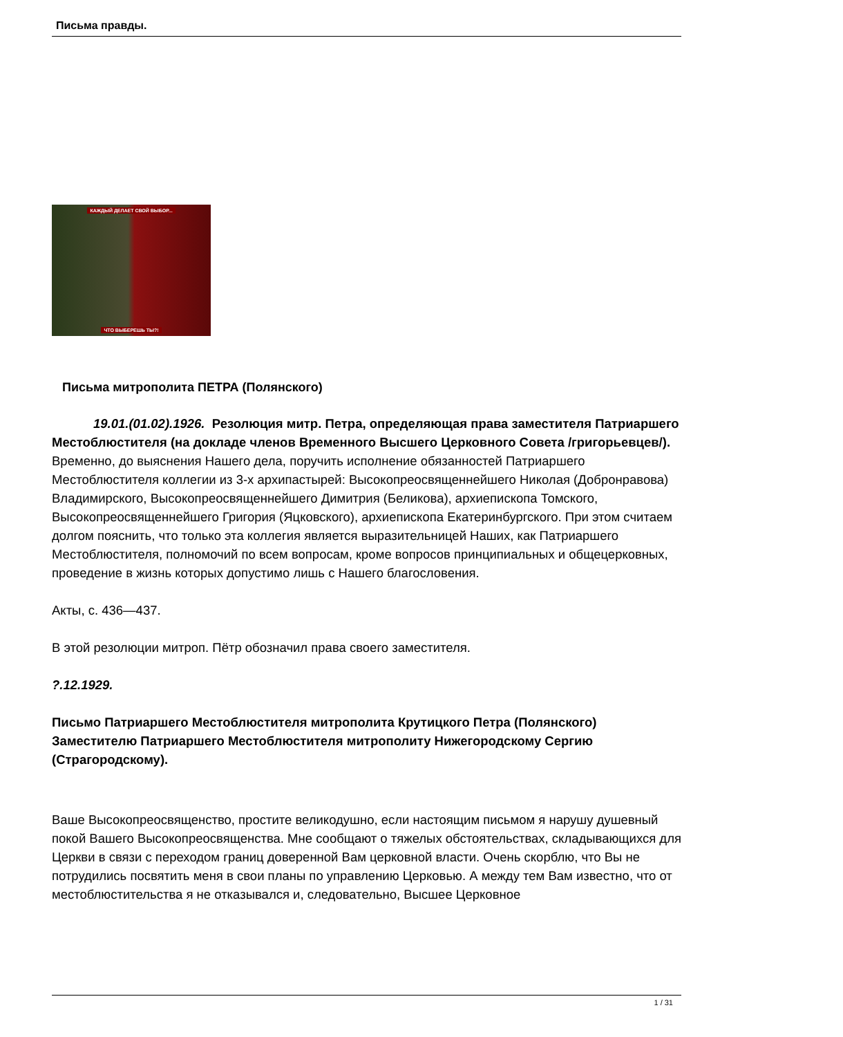Письма правды.
КАЖДЫЙ ДЕЛАЕТ СВОЙ ВЫБОР...
ЧТО ВЫБЕРЕШЬ ТЫ?!
Письма митрополита ПЕТРА (Полянского)
19.01.(01.02).1926. Резолюция митр. Петра, определяющая права заместителя Патриаршего Местоблюстителя (на докладе членов Временного Высшего Церковного Совета /григорьевцев/). Временно, до выяснения Нашего дела, поручить исполнение обязанностей Патриаршего Местоблюстителя коллегии из 3-х архипастырей: Высокопреосвященнейшего Николая (Добронравова) Владимирского, Высокопреосвященнейшего Димитрия (Беликова), архиепископа Томского, Высокопреосвященнейшего Григория (Яцковского), архиепископа Екатеринбургского. При этом считаем долгом пояснить, что только эта коллегия является выразительницей Наших, как Патриаршего Местоблюстителя, полномочий по всем вопросам, кроме вопросов принципиальных и общецерковных, проведение в жизнь которых допустимо лишь с Нашего благословения.
Акты, с. 436—437.
В этой резолюции митроп. Пётр обозначил права своего заместителя.
?.12.1929.
Письмо Патриаршего Местоблюстителя митрополита Крутицкого Петра (Полянского) Заместителю Патриаршего Местоблюстителя митрополиту Нижегородскому Сергию (Страгородскому).
Ваше Высокопреосвященство, простите великодушно, если настоящим письмом я нарушу душевный покой Вашего Высокопреосвященства. Мне сообщают о тяжелых обстоятельствах, складывающихся для Церкви в связи с переходом границ доверенной Вам церковной власти. Очень скорблю, что Вы не потрудились посвятить меня в свои планы по управлению Церковью. А между тем Вам известно, что от местоблюстительства я не отказывался и, следовательно, Высшее Церковное
1 / 31